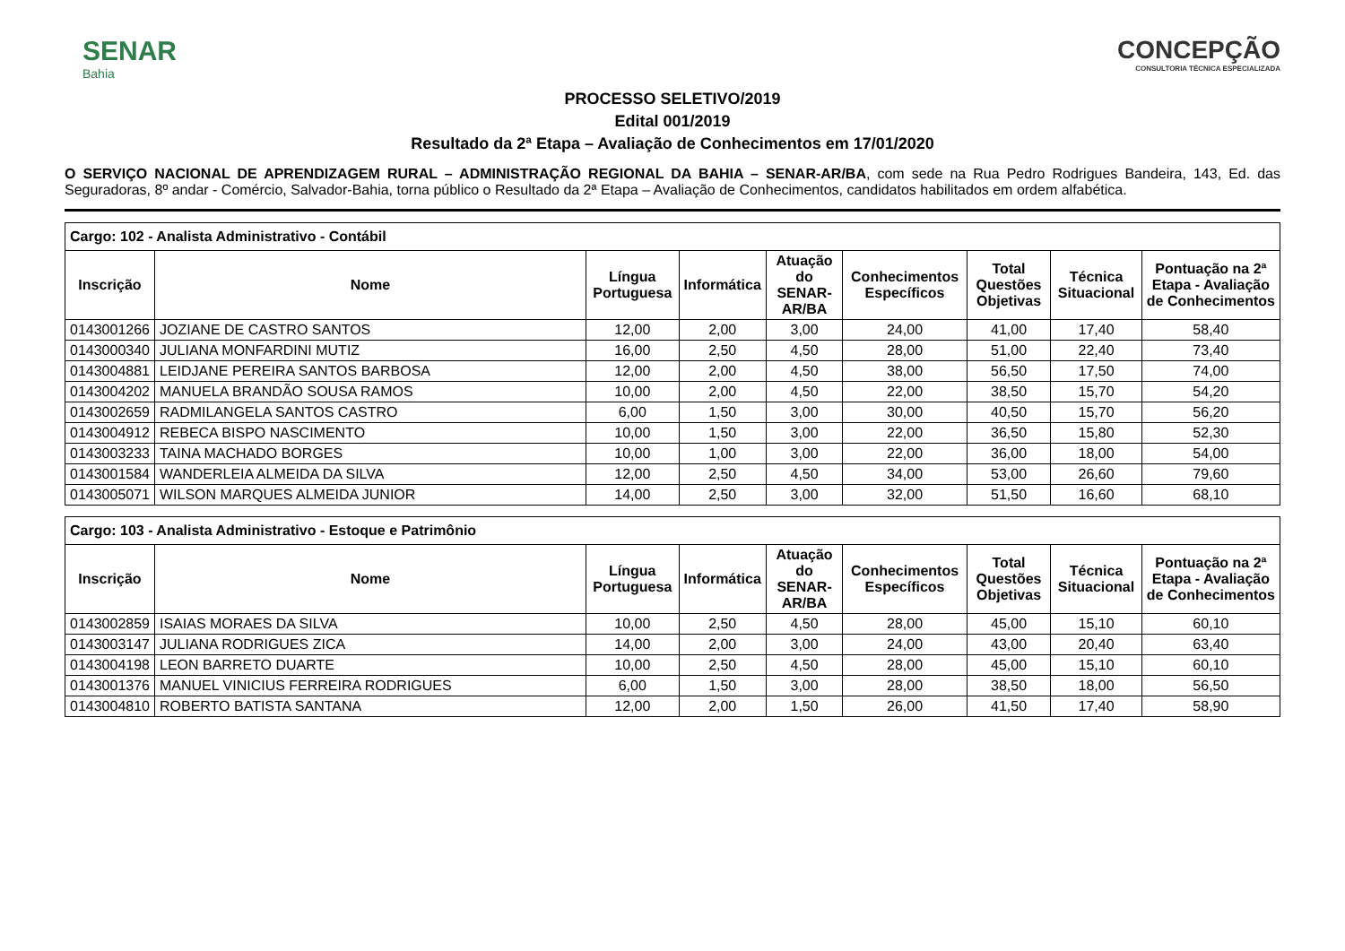SENAR
Bahia
CONCEPÇÃO
CONSULTORIA TÉCNICA ESPECIALIZADA
PROCESSO SELETIVO/2019
Edital 001/2019
Resultado da 2ª Etapa – Avaliação de Conhecimentos em 17/01/2020
O SERVIÇO NACIONAL DE APRENDIZAGEM RURAL – ADMINISTRAÇÃO REGIONAL DA BAHIA – SENAR-AR/BA, com sede na Rua Pedro Rodrigues Bandeira, 143, Ed. das Seguradoras, 8º andar - Comércio, Salvador-Bahia, torna público o Resultado da 2ª Etapa – Avaliação de Conhecimentos, candidatos habilitados em ordem alfabética.
| Cargo: 102 - Analista Administrativo - Contábil | | | | | | | | |
| --- | --- | --- | --- | --- | --- | --- | --- | --- |
| Inscrição | Nome | Língua Portuguesa | Informática | Atuação do SENAR-AR/BA | Conhecimentos Específicos | Total Questões Objetivas | Técnica Situacional | Pontuação na 2ª Etapa - Avaliação de Conhecimentos |
| 0143001266 | JOZIANE DE CASTRO SANTOS | 12,00 | 2,00 | 3,00 | 24,00 | 41,00 | 17,40 | 58,40 |
| 0143000340 | JULIANA MONFARDINI MUTIZ | 16,00 | 2,50 | 4,50 | 28,00 | 51,00 | 22,40 | 73,40 |
| 0143004881 | LEIDJANE PEREIRA SANTOS BARBOSA | 12,00 | 2,00 | 4,50 | 38,00 | 56,50 | 17,50 | 74,00 |
| 0143004202 | MANUELA BRANDÃO SOUSA RAMOS | 10,00 | 2,00 | 4,50 | 22,00 | 38,50 | 15,70 | 54,20 |
| 0143002659 | RADMILANGELA SANTOS CASTRO | 6,00 | 1,50 | 3,00 | 30,00 | 40,50 | 15,70 | 56,20 |
| 0143004912 | REBECA BISPO NASCIMENTO | 10,00 | 1,50 | 3,00 | 22,00 | 36,50 | 15,80 | 52,30 |
| 0143003233 | TAINA MACHADO BORGES | 10,00 | 1,00 | 3,00 | 22,00 | 36,00 | 18,00 | 54,00 |
| 0143001584 | WANDERLEIA ALMEIDA DA SILVA | 12,00 | 2,50 | 4,50 | 34,00 | 53,00 | 26,60 | 79,60 |
| 0143005071 | WILSON MARQUES ALMEIDA JUNIOR | 14,00 | 2,50 | 3,00 | 32,00 | 51,50 | 16,60 | 68,10 |
| Cargo: 103 - Analista Administrativo - Estoque e Patrimônio | | | | | | | | |
| --- | --- | --- | --- | --- | --- | --- | --- | --- |
| Inscrição | Nome | Língua Portuguesa | Informática | Atuação do SENAR-AR/BA | Conhecimentos Específicos | Total Questões Objetivas | Técnica Situacional | Pontuação na 2ª Etapa - Avaliação de Conhecimentos |
| 0143002859 | ISAIAS MORAES DA SILVA | 10,00 | 2,50 | 4,50 | 28,00 | 45,00 | 15,10 | 60,10 |
| 0143003147 | JULIANA RODRIGUES ZICA | 14,00 | 2,00 | 3,00 | 24,00 | 43,00 | 20,40 | 63,40 |
| 0143004198 | LEON BARRETO DUARTE | 10,00 | 2,50 | 4,50 | 28,00 | 45,00 | 15,10 | 60,10 |
| 0143001376 | MANUEL VINICIUS FERREIRA RODRIGUES | 6,00 | 1,50 | 3,00 | 28,00 | 38,50 | 18,00 | 56,50 |
| 0143004810 | ROBERTO BATISTA SANTANA | 12,00 | 2,00 | 1,50 | 26,00 | 41,50 | 17,40 | 58,90 |